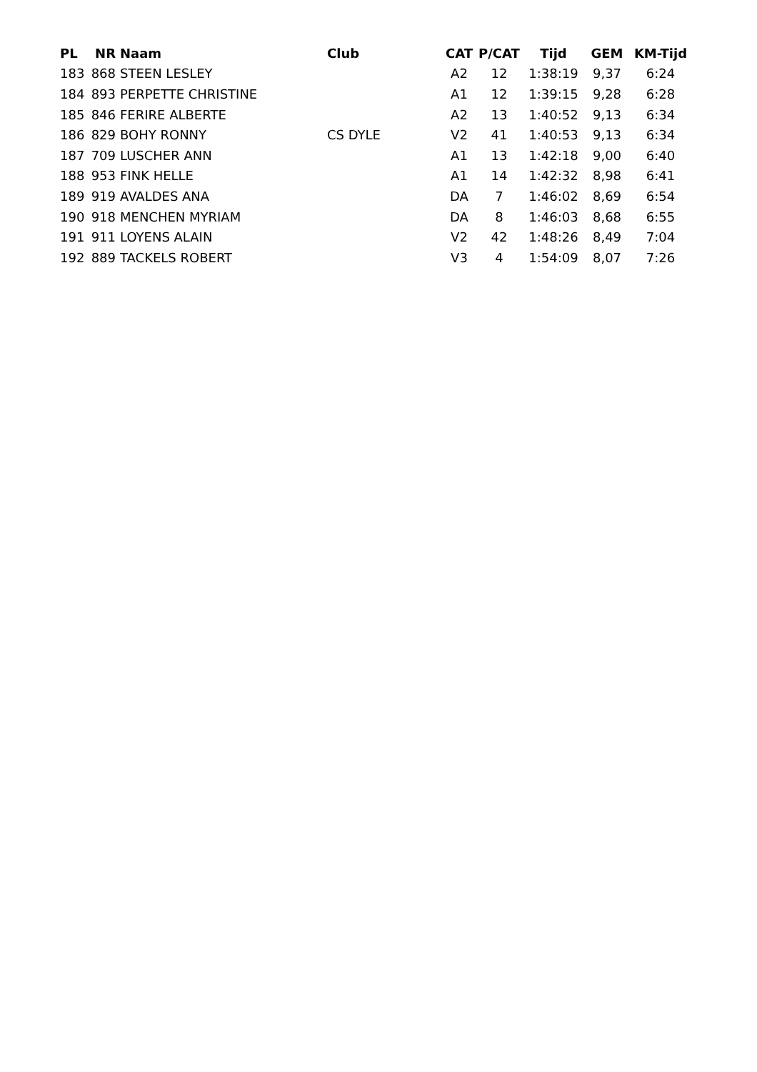| PL | NR | Naam | Club | CAT | P/CAT | Tijd | GEM | KM-Tijd |
| --- | --- | --- | --- | --- | --- | --- | --- | --- |
| 183 | 868 | STEEN LESLEY | | A2 | 12 | 1:38:19 | 9,37 | 6:24 |
| 184 | 893 | PERPETTE CHRISTINE | | A1 | 12 | 1:39:15 | 9,28 | 6:28 |
| 185 | 846 | FERIRE ALBERTE | | A2 | 13 | 1:40:52 | 9,13 | 6:34 |
| 186 | 829 | BOHY RONNY | CS DYLE | V2 | 41 | 1:40:53 | 9,13 | 6:34 |
| 187 | 709 | LUSCHER ANN | | A1 | 13 | 1:42:18 | 9,00 | 6:40 |
| 188 | 953 | FINK HELLE | | A1 | 14 | 1:42:32 | 8,98 | 6:41 |
| 189 | 919 | AVALDES ANA | | DA | 7 | 1:46:02 | 8,69 | 6:54 |
| 190 | 918 | MENCHEN MYRIAM | | DA | 8 | 1:46:03 | 8,68 | 6:55 |
| 191 | 911 | LOYENS ALAIN | | V2 | 42 | 1:48:26 | 8,49 | 7:04 |
| 192 | 889 | TACKELS ROBERT | | V3 | 4 | 1:54:09 | 8,07 | 7:26 |